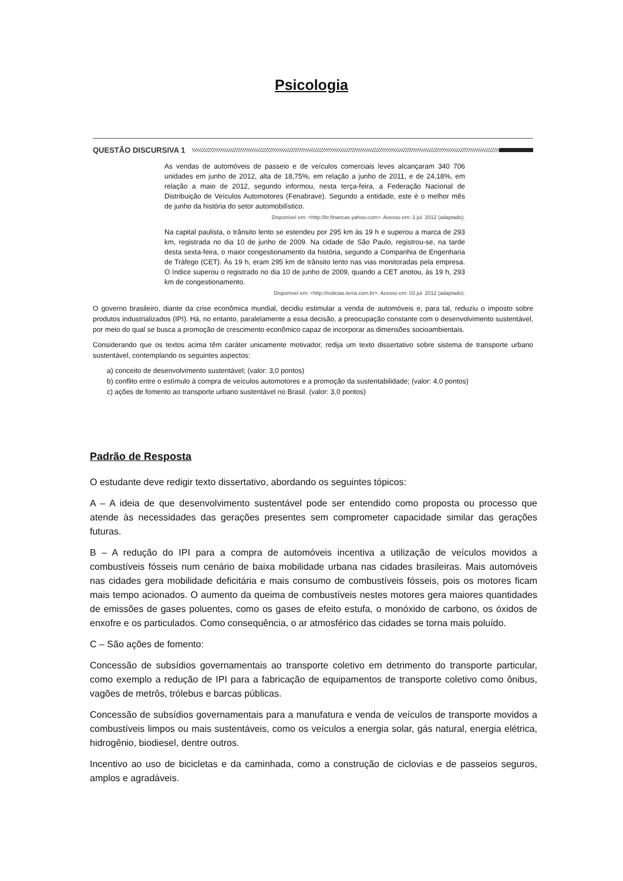Psicologia
QUESTÃO DISCURSIVA 1
As vendas de automóveis de passeio e de veículos comerciais leves alcançaram 340 706 unidades em junho de 2012, alta de 18,75%, em relação a junho de 2011, e de 24,18%, em relação a maio de 2012, segundo informou, nesta terça-feira, a Federação Nacional de Distribuição de Veículos Automotores (Fenabrave). Segundo a entidade, este é o melhor mês de junho da história do setor automobilístico.
Disponível em: <http://br.financas.yahoo.com>. Acesso em: 3 jul. 2012 (adaptado).
Na capital paulista, o trânsito lento se estendeu por 295 km às 19 h e superou a marca de 293 km, registrada no dia 10 de junho de 2009. Na cidade de São Paulo, registrou-se, na tarde desta sexta-feira, o maior congestionamento da história, segundo a Companhia de Engenharia de Tráfego (CET). Às 19 h, eram 295 km de trânsito lento nas vias monitoradas pela empresa. O índice superou o registrado no dia 10 de junho de 2009, quando a CET anotou, às 19 h, 293 km de congestionamento.
Disponível em: <http://noticias.terra.com.br>. Acesso em: 03 jul. 2012 (adaptado).
O governo brasileiro, diante da crise econômica mundial, decidiu estimular a venda de automóveis e, para tal, reduziu o imposto sobre produtos industrializados (IPI). Há, no entanto, paralelamente a essa decisão, a preocupação constante com o desenvolvimento sustentável, por meio do qual se busca a promoção de crescimento econômico capaz de incorporar as dimensões socioambientais.
Considerando que os textos acima têm caráter unicamente motivador, redija um texto dissertativo sobre sistema de transporte urbano sustentável, contemplando os seguintes aspectos:
a) conceito de desenvolvimento sustentável; (valor: 3,0 pontos)
b) conflito entre o estímulo à compra de veículos automotores e a promoção da sustentabilidade; (valor: 4,0 pontos)
c) ações de fomento ao transporte urbano sustentável no Brasil. (valor: 3,0 pontos)
Padrão de Resposta
O estudante deve redigir texto dissertativo, abordando os seguintes tópicos:
A – A ideia de que desenvolvimento sustentável pode ser entendido como proposta ou processo que atende às necessidades das gerações presentes sem comprometer capacidade similar das gerações futuras.
B – A redução do IPI para a compra de automóveis incentiva a utilização de veículos movidos a combustíveis fósseis num cenário de baixa mobilidade urbana nas cidades brasileiras. Mais automóveis nas cidades gera mobilidade deficitária e mais consumo de combustíveis fósseis, pois os motores ficam mais tempo acionados. O aumento da queima de combustíveis nestes motores gera maiores quantidades de emissões de gases poluentes, como os gases de efeito estufa, o monóxido de carbono, os óxidos de enxofre e os particulados. Como consequência, o ar atmosférico das cidades se torna mais poluído.
C – São ações de fomento:
Concessão de subsídios governamentais ao transporte coletivo em detrimento do transporte particular, como exemplo a redução de IPI para a fabricação de equipamentos de transporte coletivo como ônibus, vagões de metrôs, trólebus e barcas públicas.
Concessão de subsídios governamentais para a manufatura e venda de veículos de transporte movidos a combustíveis limpos ou mais sustentáveis, como os veículos a energia solar, gás natural, energia elétrica, hidrogênio, biodiesel, dentre outros.
Incentivo ao uso de bicicletas e da caminhada, como a construção de ciclovias e de passeios seguros, amplos e agradáveis.